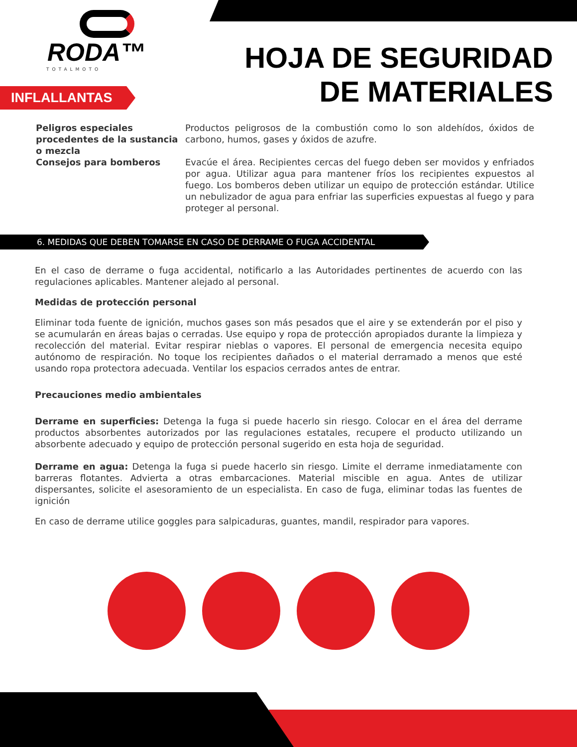RODA™
TOTALMOTO
HOJA DE SEGURIDAD
DE MATERIALES
INFLALLANTAS
Peligros especiales procedentes de la sustancia o mezcla
Consejos para bomberos
Productos peligrosos de la combustión como lo son aldehídos, óxidos de carbono, humos, gases y óxidos de azufre.
Evacúe el área. Recipientes cercas del fuego deben ser movidos y enfriados por agua. Utilizar agua para mantener fríos los recipientes expuestos al fuego. Los bomberos deben utilizar un equipo de protección estándar. Utilice un nebulizador de agua para enfriar las superficies expuestas al fuego y para proteger al personal.
6. MEDIDAS QUE DEBEN TOMARSE EN CASO DE DERRAME O FUGA ACCIDENTAL
En el caso de derrame o fuga accidental, notificarlo a las Autoridades pertinentes de acuerdo con las regulaciones aplicables. Mantener alejado al personal.
Medidas de protección personal
Eliminar toda fuente de ignición, muchos gases son más pesados que el aire y se extenderán por el piso y se acumularán en áreas bajas o cerradas. Use equipo y ropa de protección apropiados durante la limpieza y recolección del material. Evitar respirar nieblas o vapores. El personal de emergencia necesita equipo autónomo de respiración. No toque los recipientes dañados o el material derramado a menos que esté usando ropa protectora adecuada. Ventilar los espacios cerrados antes de entrar.
Precauciones medio ambientales
Derrame en superficies: Detenga la fuga si puede hacerlo sin riesgo. Colocar en el área del derrame productos absorbentes autorizados por las regulaciones estatales, recupere el producto utilizando un absorbente adecuado y equipo de protección personal sugerido en esta hoja de seguridad.
Derrame en agua: Detenga la fuga si puede hacerlo sin riesgo. Limite el derrame inmediatamente con barreras flotantes. Advierta a otras embarcaciones. Material miscible en agua. Antes de utilizar dispersantes, solicite el asesoramiento de un especialista. En caso de fuga, eliminar todas las fuentes de ignición
En caso de derrame utilice goggles para salpicaduras, guantes, mandil, respirador para vapores.